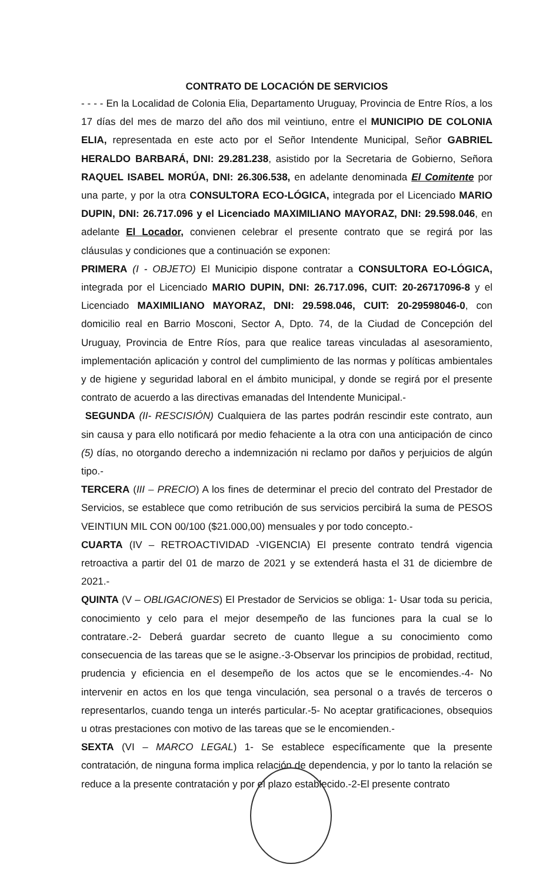CONTRATO DE LOCACIÓN DE SERVICIOS
- - - - En la Localidad de Colonia Elia, Departamento Uruguay, Provincia de Entre Ríos, a los 17 días del mes de marzo del año dos mil veintiuno, entre el MUNICIPIO DE COLONIA ELIA, representada en este acto por el Señor Intendente Municipal, Señor GABRIEL HERALDO BARBARÁ, DNI: 29.281.238, asistido por la Secretaria de Gobierno, Señora RAQUEL ISABEL MORÚA, DNI: 26.306.538, en adelante denominada El Comitente por una parte, y por la otra CONSULTORA ECO-LÓGICA, integrada por el Licenciado MARIO DUPIN, DNI: 26.717.096 y el Licenciado MAXIMILIANO MAYORAZ, DNI: 29.598.046, en adelante El Locador, convienen celebrar el presente contrato que se regirá por las cláusulas y condiciones que a continuación se exponen:
PRIMERA (I - OBJETO) El Municipio dispone contratar a CONSULTORA EO-LÓGICA, integrada por el Licenciado MARIO DUPIN, DNI: 26.717.096, CUIT: 20-26717096-8 y el Licenciado MAXIMILIANO MAYORAZ, DNI: 29.598.046, CUIT: 20-29598046-0, con domicilio real en Barrio Mosconi, Sector A, Dpto. 74, de la Ciudad de Concepción del Uruguay, Provincia de Entre Ríos, para que realice tareas vinculadas al asesoramiento, implementación aplicación y control del cumplimiento de las normas y políticas ambientales y de higiene y seguridad laboral en el ámbito municipal, y donde se regirá por el presente contrato de acuerdo a las directivas emanadas del Intendente Municipal.-
SEGUNDA (II- RESCISIÓN) Cualquiera de las partes podrán rescindir este contrato, aun sin causa y para ello notificará por medio fehaciente a la otra con una anticipación de cinco (5) días, no otorgando derecho a indemnización ni reclamo por daños y perjuicios de algún tipo.-
TERCERA (III – PRECIO) A los fines de determinar el precio del contrato del Prestador de Servicios, se establece que como retribución de sus servicios percibirá la suma de PESOS VEINTIUN MIL CON 00/100 ($21.000,00) mensuales y por todo concepto.-
CUARTA (IV – RETROACTIVIDAD -VIGENCIA) El presente contrato tendrá vigencia retroactiva a partir del 01 de marzo de 2021 y se extenderá hasta el 31 de diciembre de 2021.-
QUINTA (V – OBLIGACIONES) El Prestador de Servicios se obliga: 1- Usar toda su pericia, conocimiento y celo para el mejor desempeño de las funciones para la cual se lo contratare.-2- Deberá guardar secreto de cuanto llegue a su conocimiento como consecuencia de las tareas que se le asigne.-3-Observar los principios de probidad, rectitud, prudencia y eficiencia en el desempeño de los actos que se le encomiendes.-4- No intervenir en actos en los que tenga vinculación, sea personal o a través de terceros o representarlos, cuando tenga un interés particular.-5- No aceptar gratificaciones, obsequios u otras prestaciones con motivo de las tareas que se le encomienden.-
SEXTA (VI – MARCO LEGAL) 1- Se establece específicamente que la presente contratación, de ninguna forma implica relación de dependencia, y por lo tanto la relación se reduce a la presente contratación y por el plazo establecido.-2-El presente contrato